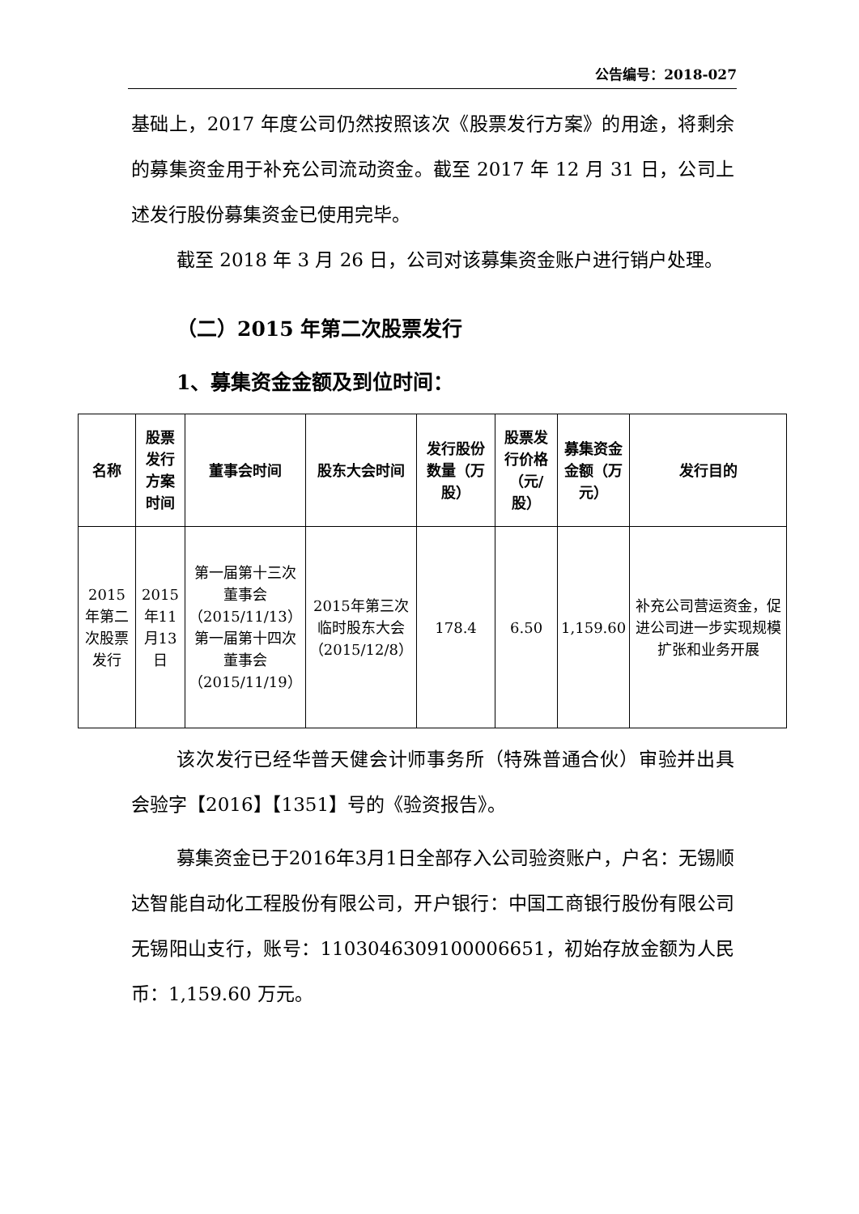公告编号：2018-027
基础上，2017 年度公司仍然按照该次《股票发行方案》的用途，将剩余的募集资金用于补充公司流动资金。截至 2017 年 12 月 31 日，公司上述发行股份募集资金已使用完毕。
截至 2018 年 3 月 26 日，公司对该募集资金账户进行销户处理。
（二）2015 年第二次股票发行
1、募集资金金额及到位时间：
| 名称 | 股票发行方案时间 | 董事会时间 | 股东大会时间 | 发行股份数量（万股） | 股票发行价格（元/股） | 募集资金金额（万元） | 发行目的 |
| --- | --- | --- | --- | --- | --- | --- | --- |
| 2015年第二次股票发行 | 2015年11月13日 | 第一届第十三次董事会（2015/11/13） 第一届第十四次董事会（2015/11/19） | 2015年第三次临时股东大会（2015/12/8） | 178.4 | 6.50 | 1,159.60 | 补充公司营运资金，促进公司进一步实现规模扩张和业务开展 |
该次发行已经华普天健会计师事务所（特殊普通合伙）审验并出具会验字【2016】【1351】号的《验资报告》。
募集资金已于2016年3月1日全部存入公司验资账户，户名：无锡顺达智能自动化工程股份有限公司，开户银行：中国工商银行股份有限公司无锡阳山支行，账号：1103046309100006651，初始存放金额为人民币：1,159.60 万元。